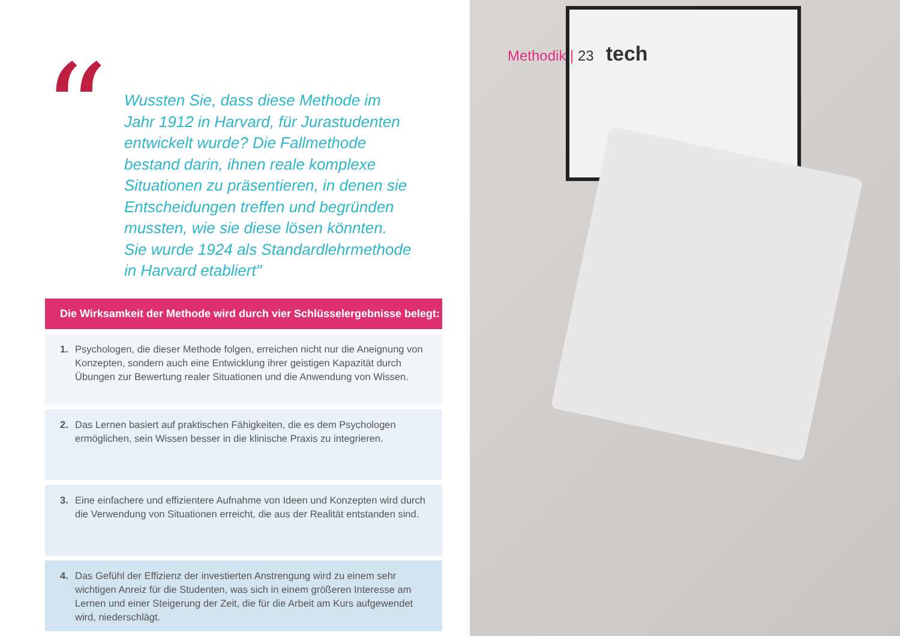“
Wussten Sie, dass diese Methode im Jahr 1912 in Harvard, für Jurastudenten entwickelt wurde? Die Fallmethode bestand darin, ihnen reale komplexe Situationen zu präsentieren, in denen sie Entscheidungen treffen und begründen mussten, wie sie diese lösen könnten. Sie wurde 1924 als Standardlehrmethode in Harvard etabliert"
Die Wirksamkeit der Methode wird durch vier Schlüsselergebnisse belegt:
1. Psychologen, die dieser Methode folgen, erreichen nicht nur die Aneignung von Konzepten, sondern auch eine Entwicklung ihrer geistigen Kapazität durch Übungen zur Bewertung realer Situationen und die Anwendung von Wissen.
2. Das Lernen basiert auf praktischen Fähigkeiten, die es dem Psychologen ermöglichen, sein Wissen besser in die klinische Praxis zu integrieren.
3. Eine einfachere und effizientere Aufnahme von Ideen und Konzepten wird durch die Verwendung von Situationen erreicht, die aus der Realität entstanden sind.
4. Das Gefühl der Effizienz der investierten Anstrengung wird zu einem sehr wichtigen Anreiz für die Studenten, was sich in einem größeren Interesse am Lernen und einer Steigerung der Zeit, die für die Arbeit am Kurs aufgewendet wird, niederschlägt.
Methodik | 23 tech